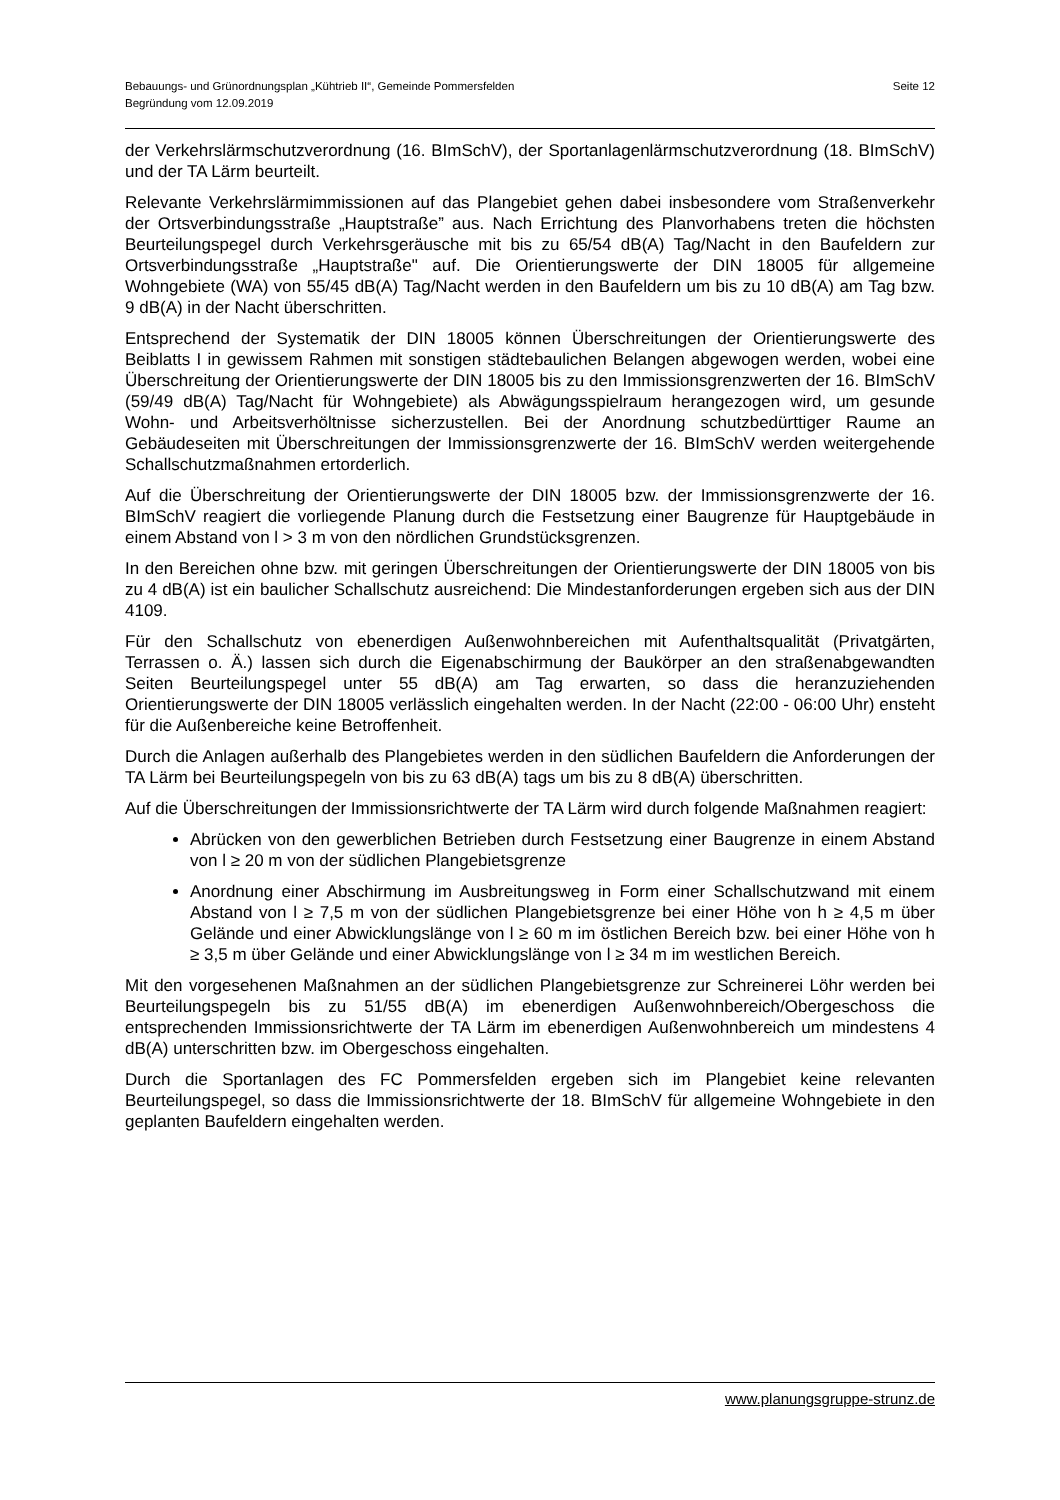Bebauungs- und Grünordnungsplan „Kühtrieb II“, Gemeinde Pommersfelden
Begründung vom 12.09.2019
Seite 12
der Verkehrslärmschutzverordnung (16. BImSchV), der Sportanlagenlärmschutzverordnung (18. BImSchV) und der TA Lärm beurteilt.
Relevante Verkehrslärmimmissionen auf das Plangebiet gehen dabei insbesondere vom Straßenverkehr der Ortsverbindungsstraße „Hauptstraße” aus. Nach Errichtung des Planvorhabens treten die höchsten Beurteilungspegel durch Verkehrsgeräusche mit bis zu 65/54 dB(A) Tag/Nacht in den Baufeldern zur Ortsverbindungsstraße „Hauptstraße" auf. Die Orientierungswerte der DIN 18005 für allgemeine Wohngebiete (WA) von 55/45 dB(A) Tag/Nacht werden in den Baufeldern um bis zu 10 dB(A) am Tag bzw. 9 dB(A) in der Nacht überschritten.
Entsprechend der Systematik der DIN 18005 können Überschreitungen der Orientierungswerte des Beiblatts I in gewissem Rahmen mit sonstigen städtebaulichen Belangen abgewogen werden, wobei eine Überschreitung der Orientierungswerte der DIN 18005 bis zu den Immissionsgrenzwerten der 16. BImSchV (59/49 dB(A) Tag/Nacht für Wohngebiete) als Abwägungsspielraum herangezogen wird, um gesunde Wohn- und Arbeitsverhöltnisse sicherzustellen. Bei der Anordnung schutzbedürttiger Raume an Gebäudeseiten mit Überschreitungen der Immissionsgrenzwerte der 16. BImSchV werden weitergehende Schallschutzmaßnahmen ertorderlich.
Auf die Überschreitung der Orientierungswerte der DIN 18005 bzw. der Immissionsgrenzwerte der 16. BImSchV reagiert die vorliegende Planung durch die Festsetzung einer Baugrenze für Hauptgebäude in einem Abstand von l > 3 m von den nördlichen Grundstücksgrenzen.
In den Bereichen ohne bzw. mit geringen Überschreitungen der Orientierungswerte der DIN 18005 von bis zu 4 dB(A) ist ein baulicher Schallschutz ausreichend: Die Mindestanforderungen ergeben sich aus der DIN 4109.
Für den Schallschutz von ebenerdigen Außenwohnbereichen mit Aufenthaltsqualität (Privatgärten, Terrassen o. Ä.) lassen sich durch die Eigenabschirmung der Baukörper an den straßenabgewandten Seiten Beurteilungspegel unter 55 dB(A) am Tag erwarten, so dass die heranzuziehenden Orientierungswerte der DIN 18005 verlässlich eingehalten werden. In der Nacht (22:00 - 06:00 Uhr) ensteht für die Außenbereiche keine Betroffenheit.
Durch die Anlagen außerhalb des Plangebietes werden in den südlichen Baufeldern die Anforderungen der TA Lärm bei Beurteilungspegeln von bis zu 63 dB(A) tags um bis zu 8 dB(A) überschritten.
Auf die Überschreitungen der Immissionsrichtwerte der TA Lärm wird durch folgende Maßnahmen reagiert:
Abrücken von den gewerblichen Betrieben durch Festsetzung einer Baugrenze in einem Abstand von l ≥ 20 m von der südlichen Plangebietsgrenze
Anordnung einer Abschirmung im Ausbreitungsweg in Form einer Schallschutzwand mit einem Abstand von l ≥ 7,5 m von der südlichen Plangebietsgrenze bei einer Höhe von h ≥ 4,5 m über Gelände und einer Abwicklungslänge von l ≥ 60 m im östlichen Bereich bzw. bei einer Höhe von h ≥ 3,5 m über Gelände und einer Abwicklungslänge von l ≥ 34 m im westlichen Bereich.
Mit den vorgesehenen Maßnahmen an der südlichen Plangebietsgrenze zur Schreinerei Löhr werden bei Beurteilungspegeln bis zu 51/55 dB(A) im ebenerdigen Außenwohnbereich/Obergeschoss die entsprechenden Immissionsrichtwerte der TA Lärm im ebenerdigen Außenwohnbereich um mindestens 4 dB(A) unterschritten bzw. im Obergeschoss eingehalten.
Durch die Sportanlagen des FC Pommersfelden ergeben sich im Plangebiet keine relevanten Beurteilungspegel, so dass die Immissionsrichtwerte der 18. BImSchV für allgemeine Wohngebiete in den geplanten Baufeldern eingehalten werden.
www.planungsgruppe-strunz.de